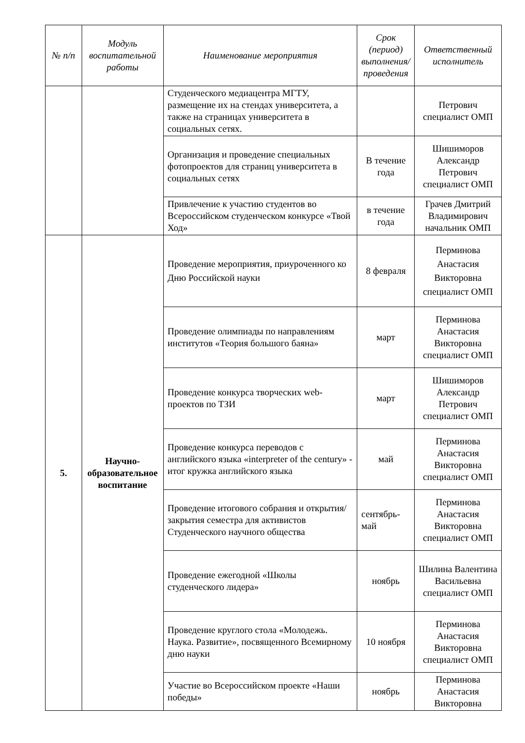| № п/п | Модуль воспитательной работы | Наименование мероприятия | Срок (период) выполнения/проведения | Ответственный исполнитель |
| --- | --- | --- | --- | --- |
| | | Студенческого медиацентра МГТУ, размещение их на стендах университета, а также на страницах университета в социальных сетях. | | Петрович специалист ОМП |
| | | Организация и проведение специальных фотопроектов для страниц университета в социальных сетях | В течение года | Шишиморов Александр Петрович специалист ОМП |
| | | Привлечение к участию студентов во Всероссийском студенческом конкурсе «Твой Ход» | в течение года | Грачев Дмитрий Владимирович начальник ОМП |
| 5. | Научно-образовательное воспитание | Проведение мероприятия, приуроченного ко Дню Российской науки | 8 февраля | Перминова Анастасия Викторовна специалист ОМП |
| | | Проведение олимпиады по направлениям институтов «Теория большого баяна» | март | Перминова Анастасия Викторовна специалист ОМП |
| | | Проведение конкурса творческих web-проектов по ТЗИ | март | Шишиморов Александр Петрович специалист ОМП |
| | | Проведение конкурса переводов с английского языка «interpreter of the century» - итог кружка английского языка | май | Перминова Анастасия Викторовна специалист ОМП |
| | | Проведение итогового собрания и открытия/закрытия семестра для активистов Студенческого научного общества | сентябрь-май | Перминова Анастасия Викторовна специалист ОМП |
| | | Проведение ежегодной «Школы студенческого лидера» | ноябрь | Шилина Валентина Васильевна специалист ОМП |
| | | Проведение круглого стола «Молодежь. Наука. Развитие», посвященного Всемирному дню науки | 10 ноября | Перминова Анастасия Викторовна специалист ОМП |
| | | Участие во Всероссийском проекте «Наши победы» | ноябрь | Перминова Анастасия Викторовна |